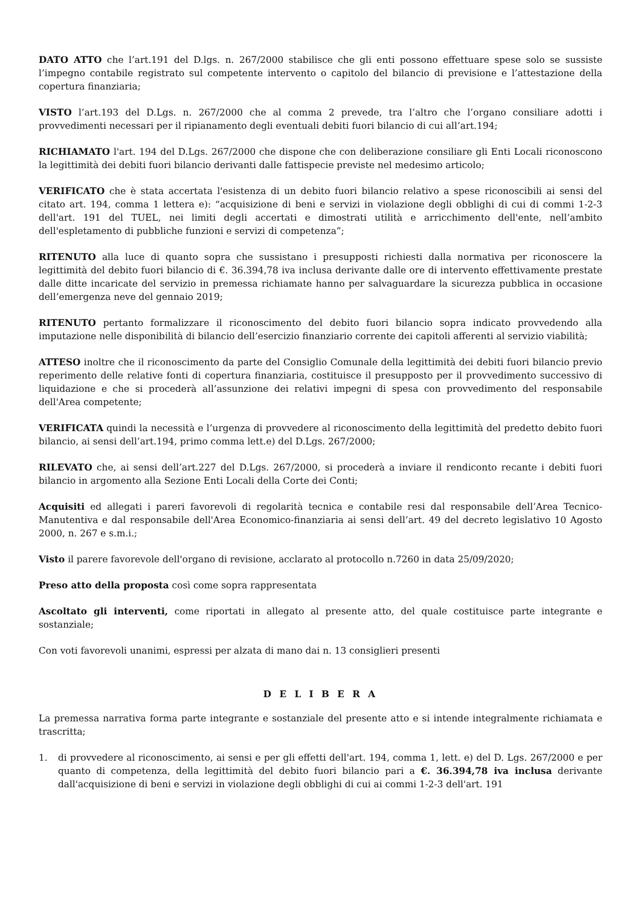DATO ATTO che l’art.191 del D.lgs. n. 267/2000 stabilisce che gli enti possono effettuare spese solo se sussiste l’impegno contabile registrato sul competente intervento o capitolo del bilancio di previsione e l’attestazione della copertura finanziaria;
VISTO l’art.193 del D.Lgs. n. 267/2000 che al comma 2 prevede, tra l’altro che l’organo consiliare adotti i provvedimenti necessari per il ripianamento degli eventuali debiti fuori bilancio di cui all’art.194;
RICHIAMATO l'art. 194 del D.Lgs. 267/2000 che dispone che con deliberazione consiliare gli Enti Locali riconoscono la legittimità dei debiti fuori bilancio derivanti dalle fattispecie previste nel medesimo articolo;
VERIFICATO che è stata accertata l'esistenza di un debito fuori bilancio relativo a spese riconoscibili ai sensi del citato art. 194, comma 1 lettera e): “acquisizione di beni e servizi in violazione degli obblighi di cui di commi 1-2-3 dell'art. 191 del TUEL, nei limiti degli accertati e dimostrati utilità e arricchimento dell'ente, nell’ambito dell'espletamento di pubbliche funzioni e servizi di competenza”;
RITENUTO alla luce di quanto sopra che sussistano i presupposti richiesti dalla normativa per riconoscere la legittimità del debito fuori bilancio di €. 36.394,78 iva inclusa derivante dalle ore di intervento effettivamente prestate dalle ditte incaricate del servizio in premessa richiamate hanno per salvaguardare la sicurezza pubblica in occasione dell’emergenza neve del gennaio 2019;
RITENUTO pertanto formalizzare il riconoscimento del debito fuori bilancio sopra indicato provvedendo alla imputazione nelle disponibilità di bilancio dell’esercizio finanziario corrente dei capitoli afferenti al servizio viabilità;
ATTESO inoltre che il riconoscimento da parte del Consiglio Comunale della legittimità dei debiti fuori bilancio previo reperimento delle relative fonti di copertura finanziaria, costituisce il presupposto per il provvedimento successivo di liquidazione e che si procederà all’assunzione dei relativi impegni di spesa con provvedimento del responsabile dell'Area competente;
VERIFICATA quindi la necessità e l’urgenza di provvedere al riconoscimento della legittimità del predetto debito fuori bilancio, ai sensi dell’art.194, primo comma lett.e) del D.Lgs. 267/2000;
RILEVATO che, ai sensi dell’art.227 del D.Lgs. 267/2000, si procederà a inviare il rendiconto recante i debiti fuori bilancio in argomento alla Sezione Enti Locali della Corte dei Conti;
Acquisiti ed allegati i pareri favorevoli di regolarità tecnica e contabile resi dal responsabile dell’Area Tecnico-Manutentiva e dal responsabile dell'Area Economico-finanziaria ai sensi dell’art. 49 del decreto legislativo 10 Agosto 2000, n. 267 e s.m.i.;
Visto il parere favorevole dell'organo di revisione, acclarato al protocollo n.7260 in data 25/09/2020;
Preso atto della proposta così come sopra rappresentata
Ascoltato gli interventi, come riportati in allegato al presente atto, del quale costituisce parte integrante e sostanziale;
Con voti favorevoli unanimi, espressi per alzata di mano dai n. 13 consiglieri presenti
D E L I B E R A
La premessa narrativa forma parte integrante e sostanziale del presente atto e si intende integralmente richiamata e trascritta;
1. di provvedere al riconoscimento, ai sensi e per gli effetti dell'art. 194, comma 1, lett. e) del D. Lgs. 267/2000 e per quanto di competenza, della legittimità del debito fuori bilancio pari a €. 36.394,78 iva inclusa derivante dall'acquisizione di beni e servizi in violazione degli obblighi di cui ai commi 1-2-3 dell'art. 191